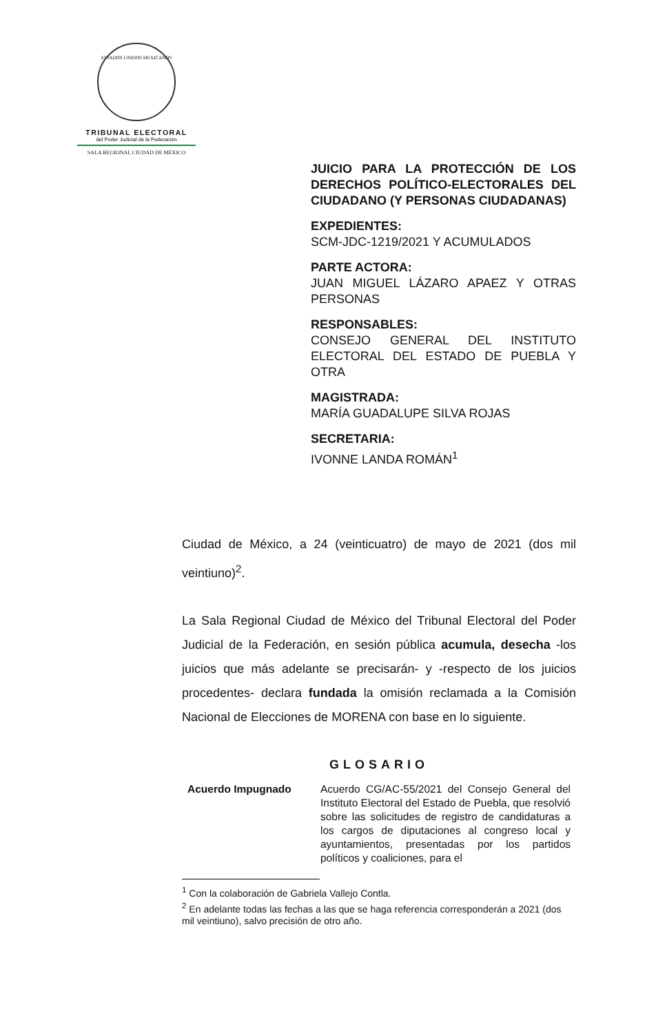ESTADOS UNIDOS MEXICANOS
TRIBUNAL ELECTORAL
del Poder Judicial de la Federación
SALA REGIONAL CIUDAD DE MÉXICO
JUICIO PARA LA PROTECCIÓN DE LOS DERECHOS POLÍTICO-ELECTORALES DEL CIUDADANO (Y PERSONAS CIUDADANAS)
EXPEDIENTES:
SCM-JDC-1219/2021 Y ACUMULADOS
PARTE ACTORA:
JUAN MIGUEL LÁZARO APAEZ Y OTRAS PERSONAS
RESPONSABLES:
CONSEJO GENERAL DEL INSTITUTO ELECTORAL DEL ESTADO DE PUEBLA Y OTRA
MAGISTRADA:
MARÍA GUADALUPE SILVA ROJAS
SECRETARIA:
IVONNE LANDA ROMÁN<sup>1</sup>
Ciudad de México, a 24 (veinticuatro) de mayo de 2021 (dos mil veintiuno)<sup>2</sup>.
La Sala Regional Ciudad de México del Tribunal Electoral del Poder Judicial de la Federación, en sesión pública acumula, desecha -los juicios que más adelante se precisarán- y -respecto de los juicios procedentes- declara fundada la omisión reclamada a la Comisión Nacional de Elecciones de MORENA con base en lo siguiente.
GLOSARIO
| Acuerdo Impugnado | Acuerdo CG/AC-55/2021 del Consejo General del Instituto Electoral del Estado de Puebla, que resolvió sobre las solicitudes de registro de candidaturas a los cargos de diputaciones al congreso local y ayuntamientos, presentadas por los partidos políticos y coaliciones, para el |
<sup>1</sup> Con la colaboración de Gabriela Vallejo Contla.
<sup>2</sup> En adelante todas las fechas a las que se haga referencia corresponderán a 2021 (dos mil veintiuno), salvo precisión de otro año.